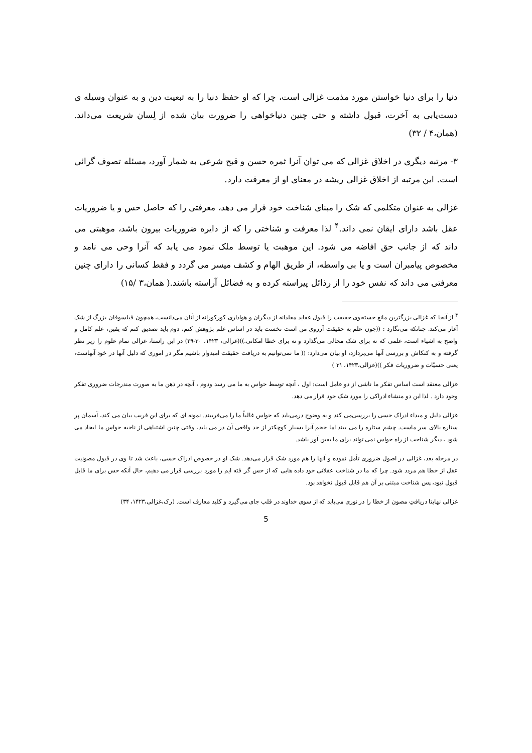دنیا را برای دنیا خواستن مورد مذمت غزالی است، چرا که او حفظ دنیا را به تبعیت دین و به عنوان وسیله ی دست‌یابی به آخرت، قبول داشته و حتی چنین دنیاخواهی را ضرورت بیان شده از لِسان شریعت می‌داند. (همان،۴ / ۳۲)
۳- مرتبه دیگری در اخلاق غزالی که می توان آنرا ثمره حسن و قبح شرعی به شمار آورد، مسئله تصوف گرائی است. این مرتبه از اخلاق غزالی ریشه در معنای او از معرفت دارد.
غزالی به عنوان متکلمی که شک را مبنای شناخت خود قرار می دهد، معرفتی را که حاصل حس و یا ضروریات عقل باشد دارای ایقان نمی داند.<sup>۴</sup> لذا معرفت و شناختی را که از دایره ضروریات بیرون باشد، موهبتی می داند که از جانب حق افاضه می شود. این موهبت یا توسط ملک نمود می یابد که آنرا وحی می نامد و مخصوص پیامبران است و یا بی واسطه، از طریق الهام و کشف میسر می گردد و فقط کسانی را دارای چنین معرفتی می داند که نفس خود را از رذائل پیراسته کرده و به فضائل آراسته باشند.( همان،۳ /۱۵)
<sup>۴</sup> از آنجا که غزالی بزرگترین مانع جستجوی حقیقت را قبول عقاید مقلدانه از دیگران و هواداری کورکورانه از آنان می‌دانست، همچون فیلسوفان بزرگ از شک آغاز می‌کند. چنانکه می‌نگارد : ((چون علم به حقیقت آرزوی من است نخست باید در اساس علم پژوهش کنم، دوم باید تصدیق کنم که یقین، علم کامل و واضح به اشیاء است، علمی که نه برای شک مجالی می‌گذارد و نه برای خطا امکانی.))(غزالی، ۱۴۲۳، ۳۰-۲۹) در این راستا، غزالی تمام علوم را زیر نظر گرفته و به کنکاش و بررسی آنها می‌پردازد، او بیان می‌دارد: (( ما نمی‌توانیم به دریافت حقیقت امیدوار باشیم مگر در اموری که دلیل آنها در خود آنهاست، یعنی حسیّات و ضروریات فکر ))(غزالی،۱۴۲۳، ۳۱ )
غزالی معتقد است اساس تفکر ما ناشی از دو عامل است: اول ، آنچه توسط حواس به ما می رسد ودوم ، آنچه در ذهن ما به صورت مندرجات ضروری تفکر وجود دارد . لذا این دو منشاء ادراکی را مورد شک خود قرار می دهد.
غزالی دلیل و مبداء ادراک حسی را بررسی‌می کند و به وضوح درمی‌یابد که حواس غالباً ما را می‌فریبند. نمونه ای که برای این فریب بیان می کند، آسمان پر ستاره بالای سر ماست. چشم ستاره را می بیند اما حجم آنرا بسیار کوچکتر از حد واقعی آن در می یابد، وقتی چنین اشتباهی از ناحیه حواس ما ایجاد می شود ، دیگر شناخت از راه حواس نمی تواند برای ما یقین آور باشد.
در مرحله بعد، غزالی در اصول ضروری تأمل نموده و آنها را هم مورد شک قرار می‌دهد. شک او در خصوص ادراک حسی، باعث شد تا وی در قبول مصونیت عقل از خطا هم مردد شود. چرا که ما در شناخت عقلانی خود داده هایی که از حس گر فته ایم را مورد بررسی قرار می دهیم، حال آنکه حس برای ما قابل قبول نبود، پس شناخت مبتنی بر آن هم قابل قبول نخواهد بود.
غزالی نهایتا دریافتِ مصون از خطا را در نوری می‌یابد که از سوی خداوند در قلب جای می‌گیرد و کلید معارف است. (رک،غزالی،۱۴۲۳، ۳۴)
5